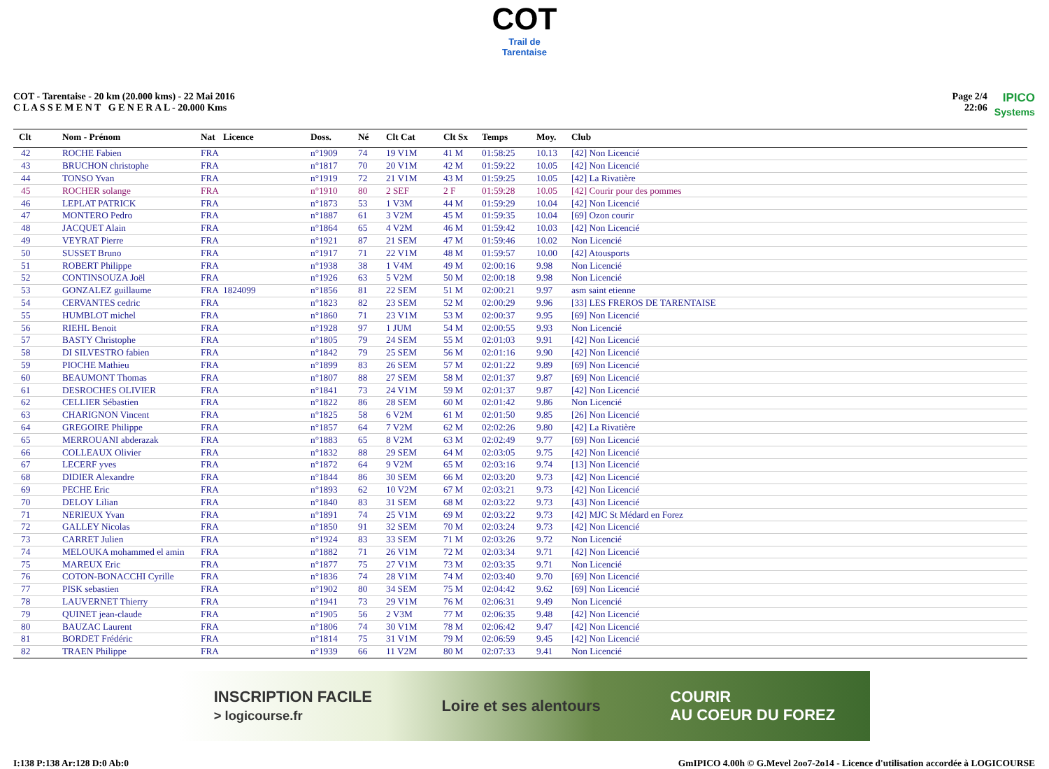COT
Trail de Tarentaise
COT - Tarentaise - 20 km (20.000 kms) - 22 Mai 2016
C L A S S E M E N T G E N E R A L - 20.000 Kms
Page 2/4
22:06
IPICO
Systems
| Clt | Nom - Prénom | Nat | Licence | Doss. | Né | Clt Cat | Clt Sx | Temps | Moy. | Club |
| --- | --- | --- | --- | --- | --- | --- | --- | --- | --- | --- |
| 42 | ROCHE Fabien | FRA | | n°1909 | 74 | 19 V1M | 41 M | 01:58:25 | 10.13 | [42] Non Licencié |
| 43 | BRUCHON christophe | FRA | | n°1817 | 70 | 20 V1M | 42 M | 01:59:22 | 10.05 | [42] Non Licencié |
| 44 | TONSO Yvan | FRA | | n°1919 | 72 | 21 V1M | 43 M | 01:59:25 | 10.05 | [42] La Rivatière |
| 45 | ROCHER solange | FRA | | n°1910 | 80 | 2 SEF | 2 F | 01:59:28 | 10.05 | [42] Courir pour des pommes |
| 46 | LEPLAT PATRICK | FRA | | n°1873 | 53 | 1 V3M | 44 M | 01:59:29 | 10.04 | [42] Non Licencié |
| 47 | MONTERO Pedro | FRA | | n°1887 | 61 | 3 V2M | 45 M | 01:59:35 | 10.04 | [69] Ozon courir |
| 48 | JACQUET Alain | FRA | | n°1864 | 65 | 4 V2M | 46 M | 01:59:42 | 10.03 | [42] Non Licencié |
| 49 | VEYRAT Pierre | FRA | | n°1921 | 87 | 21 SEM | 47 M | 01:59:46 | 10.02 | Non Licencié |
| 50 | SUSSET Bruno | FRA | | n°1917 | 71 | 22 V1M | 48 M | 01:59:57 | 10.00 | [42] Atousports |
| 51 | ROBERT Philippe | FRA | | n°1938 | 38 | 1 V4M | 49 M | 02:00:16 | 9.98 | Non Licencié |
| 52 | CONTINSOUZA Joël | FRA | | n°1926 | 63 | 5 V2M | 50 M | 02:00:18 | 9.98 | Non Licencié |
| 53 | GONZALEZ guillaume | FRA | 1824099 | n°1856 | 81 | 22 SEM | 51 M | 02:00:21 | 9.97 | asm saint etienne |
| 54 | CERVANTES cedric | FRA | | n°1823 | 82 | 23 SEM | 52 M | 02:00:29 | 9.96 | [33] LES FREROS DE TARENTAISE |
| 55 | HUMBLOT michel | FRA | | n°1860 | 71 | 23 V1M | 53 M | 02:00:37 | 9.95 | [69] Non Licencié |
| 56 | RIEHL Benoit | FRA | | n°1928 | 97 | 1 JUM | 54 M | 02:00:55 | 9.93 | Non Licencié |
| 57 | BASTY Christophe | FRA | | n°1805 | 79 | 24 SEM | 55 M | 02:01:03 | 9.91 | [42] Non Licencié |
| 58 | DI SILVESTRO fabien | FRA | | n°1842 | 79 | 25 SEM | 56 M | 02:01:16 | 9.90 | [42] Non Licencié |
| 59 | PIOCHE Mathieu | FRA | | n°1899 | 83 | 26 SEM | 57 M | 02:01:22 | 9.89 | [69] Non Licencié |
| 60 | BEAUMONT Thomas | FRA | | n°1807 | 88 | 27 SEM | 58 M | 02:01:37 | 9.87 | [69] Non Licencié |
| 61 | DESROCHES OLIVIER | FRA | | n°1841 | 73 | 24 V1M | 59 M | 02:01:37 | 9.87 | [42] Non Licencié |
| 62 | CELLIER Sébastien | FRA | | n°1822 | 86 | 28 SEM | 60 M | 02:01:42 | 9.86 | Non Licencié |
| 63 | CHARIGNON Vincent | FRA | | n°1825 | 58 | 6 V2M | 61 M | 02:01:50 | 9.85 | [26] Non Licencié |
| 64 | GREGOIRE Philippe | FRA | | n°1857 | 64 | 7 V2M | 62 M | 02:02:26 | 9.80 | [42] La Rivatière |
| 65 | MERROUANI abderazak | FRA | | n°1883 | 65 | 8 V2M | 63 M | 02:02:49 | 9.77 | [69] Non Licencié |
| 66 | COLLEAUX Olivier | FRA | | n°1832 | 88 | 29 SEM | 64 M | 02:03:05 | 9.75 | [42] Non Licencié |
| 67 | LECERF yves | FRA | | n°1872 | 64 | 9 V2M | 65 M | 02:03:16 | 9.74 | [13] Non Licencié |
| 68 | DIDIER Alexandre | FRA | | n°1844 | 86 | 30 SEM | 66 M | 02:03:20 | 9.73 | [42] Non Licencié |
| 69 | PECHE Eric | FRA | | n°1893 | 62 | 10 V2M | 67 M | 02:03:21 | 9.73 | [42] Non Licencié |
| 70 | DELOY Lilian | FRA | | n°1840 | 83 | 31 SEM | 68 M | 02:03:22 | 9.73 | [43] Non Licencié |
| 71 | NERIEUX Yvan | FRA | | n°1891 | 74 | 25 V1M | 69 M | 02:03:22 | 9.73 | [42] MJC St Médard en Forez |
| 72 | GALLEY Nicolas | FRA | | n°1850 | 91 | 32 SEM | 70 M | 02:03:24 | 9.73 | [42] Non Licencié |
| 73 | CARRET Julien | FRA | | n°1924 | 83 | 33 SEM | 71 M | 02:03:26 | 9.72 | Non Licencié |
| 74 | MELOUKA mohammed el amin | FRA | | n°1882 | 71 | 26 V1M | 72 M | 02:03:34 | 9.71 | [42] Non Licencié |
| 75 | MAREUX Eric | FRA | | n°1877 | 75 | 27 V1M | 73 M | 02:03:35 | 9.71 | Non Licencié |
| 76 | COTON-BONACCHI Cyrille | FRA | | n°1836 | 74 | 28 V1M | 74 M | 02:03:40 | 9.70 | [69] Non Licencié |
| 77 | PISK sebastien | FRA | | n°1902 | 80 | 34 SEM | 75 M | 02:04:42 | 9.62 | [69] Non Licencié |
| 78 | LAUVERNET Thierry | FRA | | n°1941 | 73 | 29 V1M | 76 M | 02:06:31 | 9.49 | Non Licencié |
| 79 | QUINET jean-claude | FRA | | n°1905 | 56 | 2 V3M | 77 M | 02:06:35 | 9.48 | [42] Non Licencié |
| 80 | BAUZAC Laurent | FRA | | n°1806 | 74 | 30 V1M | 78 M | 02:06:42 | 9.47 | [42] Non Licencié |
| 81 | BORDET Frédéric | FRA | | n°1814 | 75 | 31 V1M | 79 M | 02:06:59 | 9.45 | [42] Non Licencié |
| 82 | TRAEN Philippe | FRA | | n°1939 | 66 | 11 V2M | 80 M | 02:07:33 | 9.41 | Non Licencié |
INSCRIPTION FACILE
> logicourse.fr
Loire et ses alentours
COURIR
AU COEUR DU FOREZ
I:138 P:138 Ar:128 D:0 Ab:0 GmIPICO 4.00h © G.Mevel 2oo7-2o14 - Licence d'utilisation accordée à LOGICOURSE